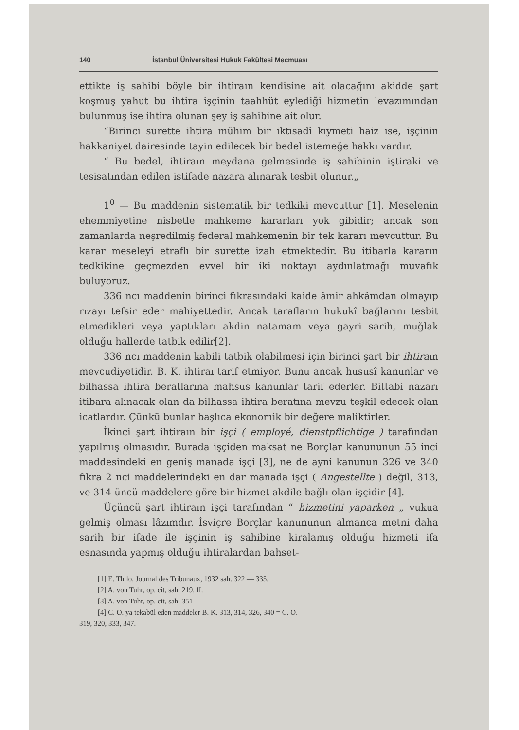140 İstanbul Üniversitesi Hukuk Fakültesi Mecmuası
ettikte iş sahibi böyle bir ihtiraın kendisine ait olacağını akidde şart koşmuş yahut bu ihtira işçinin taahhüt eylediği hizmetin levazımından bulunmuş ise ihtira olunan şey iş sahibine ait olur.
“Birinci surette ihtira mühim bir iktısadî kıymeti haiz ise, işçinin hakkaniyet dairesinde tayin edilecek bir bedel istemeğe hakkı vardır.
“ Bu bedel, ihtiraın meydana gelmesinde iş sahibinin iştiraki ve tesisatından edilen istifade nazara alınarak tesbit olunur.„
1<sup>0</sup> — Bu maddenin sistematik bir tedkiki mevcuttur [1]. Meselenin ehemmiyetine nisbetle mahkeme kararları yok gibidir; ancak son zamanlarda neşredilmiş federal mahkemenin bir tek kararı mevcuttur. Bu karar meseleyi etraflı bir surette izah etmektedir. Bu itibarla kararın tedkikine geçmezden evvel bir iki noktayı aydınlatmağı muvafık buluyoruz.
336 ncı maddenin birinci fıkrasındaki kaide âmir ahkâmdan olmayıp rızayı tefsir eder mahiyettedir. Ancak tarafların hukukî bağlarını tesbit etmedikleri veya yaptıkları akdin natamam veya gayri sarih, muğlak olduğu hallerde tatbik edilir[2].
336 ncı maddenin kabili tatbik olabilmesi için birinci şart bir ihtiraın mevcudiyetidir. B. K. ihtiraı tarif etmiyor. Bunu ancak hususî kanunlar ve bilhassa ihtira beratlarına mahsus kanunlar tarif ederler. Bittabi nazarı itibara alınacak olan da bilhassa ihtira beratına mevzu teşkil edecek olan icatlardır. Çünkü bunlar başlıca ekonomik bir değere maliktirler.
İkinci şart ihtiraın bir işçi ( employé, dienstpflichtige ) tarafından yapılmış olmasıdır. Burada işçiden maksat ne Borçlar kanununun 55 inci maddesindeki en geniş manada işçi [3], ne de ayni kanunun 326 ve 340 fıkra 2 nci maddelerindeki en dar manada işçi ( Angestellte ) değil, 313, ve 314 üncü maddelere göre bir hizmet akdile bağlı olan işçidir [4].
Üçüncü şart ihtiraın işçi tarafından “ hizmetini yaparken „ vukua gelmiş olması lâzımdır. İsviçre Borçlar kanununun almanca metni daha sarih bir ifade ile işçinin iş sahibine kiralamış olduğu hizmeti ifa esnasında yapmış olduğu ihtiralardan bahset-
[1] E. Thilo, Journal des Tribunaux, 1932 sah. 322 — 335.
[2] A. von Tuhr, op. cit, sah. 219, II.
[3] A. von Tuhr, op. cit, sah. 351
[4] C. O. ya tekabül eden maddeler B. K. 313, 314, 326, 340 = C. O.
319, 320, 333, 347.